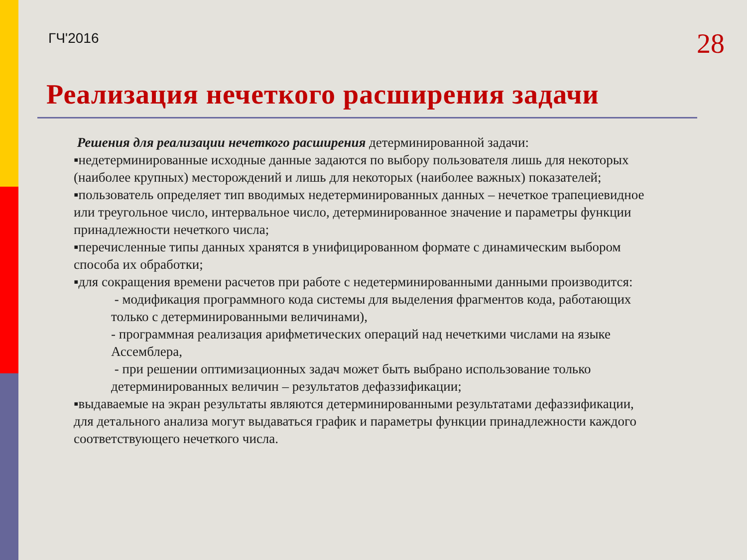ГЧ'2016
28
Реализация нечеткого расширения задачи
Решения для реализации нечеткого расширения детерминированной задачи:
▪недетерминированные исходные данные задаются по выбору пользователя лишь для некоторых (наиболее крупных) месторождений и лишь для некоторых (наиболее важных) показателей;
▪пользователь определяет тип вводимых недетерминированных данных – нечеткое трапециевидное или треугольное число, интервальное число, детерминированное значение и параметры функции принадлежности нечеткого числа;
▪перечисленные типы данных хранятся в унифицированном формате с динамическим выбором способа их обработки;
▪для сокращения времени расчетов при работе с недетерминированными данными производится:
- модификация программного кода системы для выделения фрагментов кода, работающих только с детерминированными величинами),
- программная реализация арифметических операций над нечеткими числами на языке Ассемблера,
- при решении оптимизационных задач может быть выбрано использование только детерминированных величин – результатов дефаззификации;
▪выдаваемые на экран результаты являются детерминированными результатами дефаззификации, для детального анализа могут выдаваться график и параметры функции принадлежности каждого соответствующего нечеткого числа.